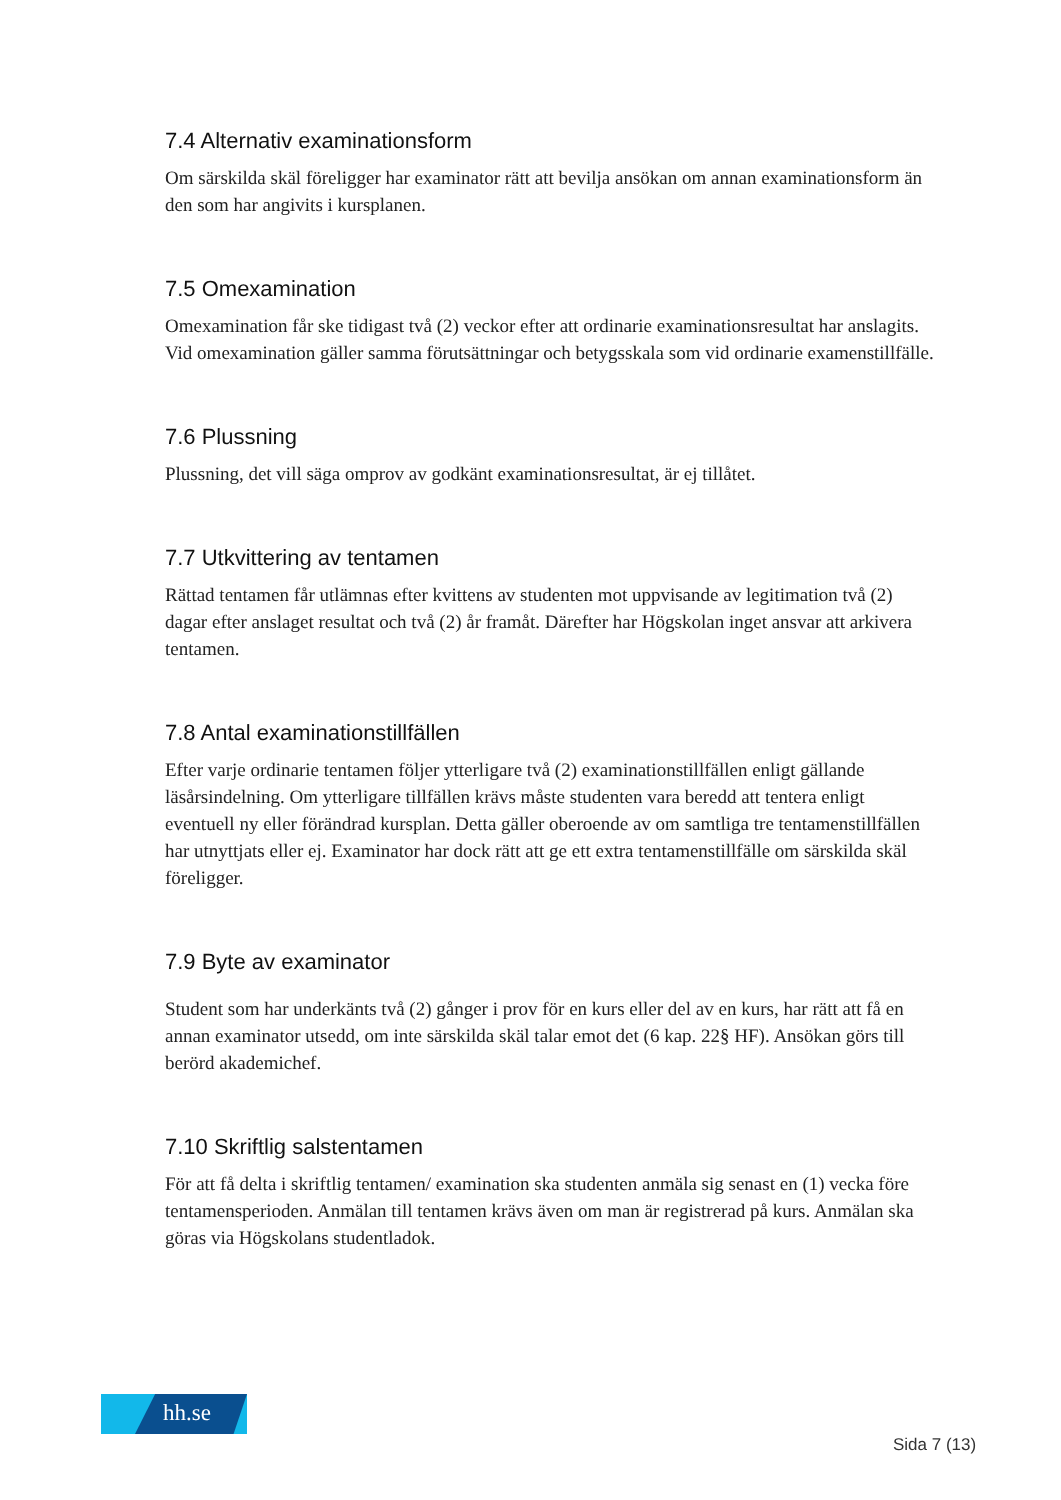7.4 Alternativ examinationsform
Om särskilda skäl föreligger har examinator rätt att bevilja ansökan om annan examinationsform än den som har angivits i kursplanen.
7.5 Omexamination
Omexamination får ske tidigast två (2) veckor efter att ordinarie examinationsresultat har anslagits. Vid omexamination gäller samma förutsättningar och betygsskala som vid ordinarie examenstillfälle.
7.6 Plussning
Plussning, det vill säga omprov av godkänt examinationsresultat, är ej tillåtet.
7.7 Utkvittering av tentamen
Rättad tentamen får utlämnas efter kvittens av studenten mot uppvisande av legitimation två (2) dagar efter anslaget resultat och två (2) år framåt. Därefter har Högskolan inget ansvar att arkivera tentamen.
7.8 Antal examinationstillfällen
Efter varje ordinarie tentamen följer ytterligare två (2) examinationstillfällen enligt gällande läsårsindelning. Om ytterligare tillfällen krävs måste studenten vara beredd att tentera enligt eventuell ny eller förändrad kursplan. Detta gäller oberoende av om samtliga tre tentamenstillfällen har utnyttjats eller ej. Examinator har dock rätt att ge ett extra tentamenstillfälle om särskilda skäl föreligger.
7.9 Byte av examinator
Student som har underkänts två (2) gånger i prov för en kurs eller del av en kurs, har rätt att få en annan examinator utsedd, om inte särskilda skäl talar emot det (6 kap. 22§ HF). Ansökan görs till berörd akademichef.
7.10 Skriftlig salstentamen
För att få delta i skriftlig tentamen/ examination ska studenten anmäla sig senast en (1) vecka före tentamensperioden. Anmälan till tentamen krävs även om man är registrerad på kurs. Anmälan ska göras via Högskolans studentladok.
hh.se
Sida 7 (13)